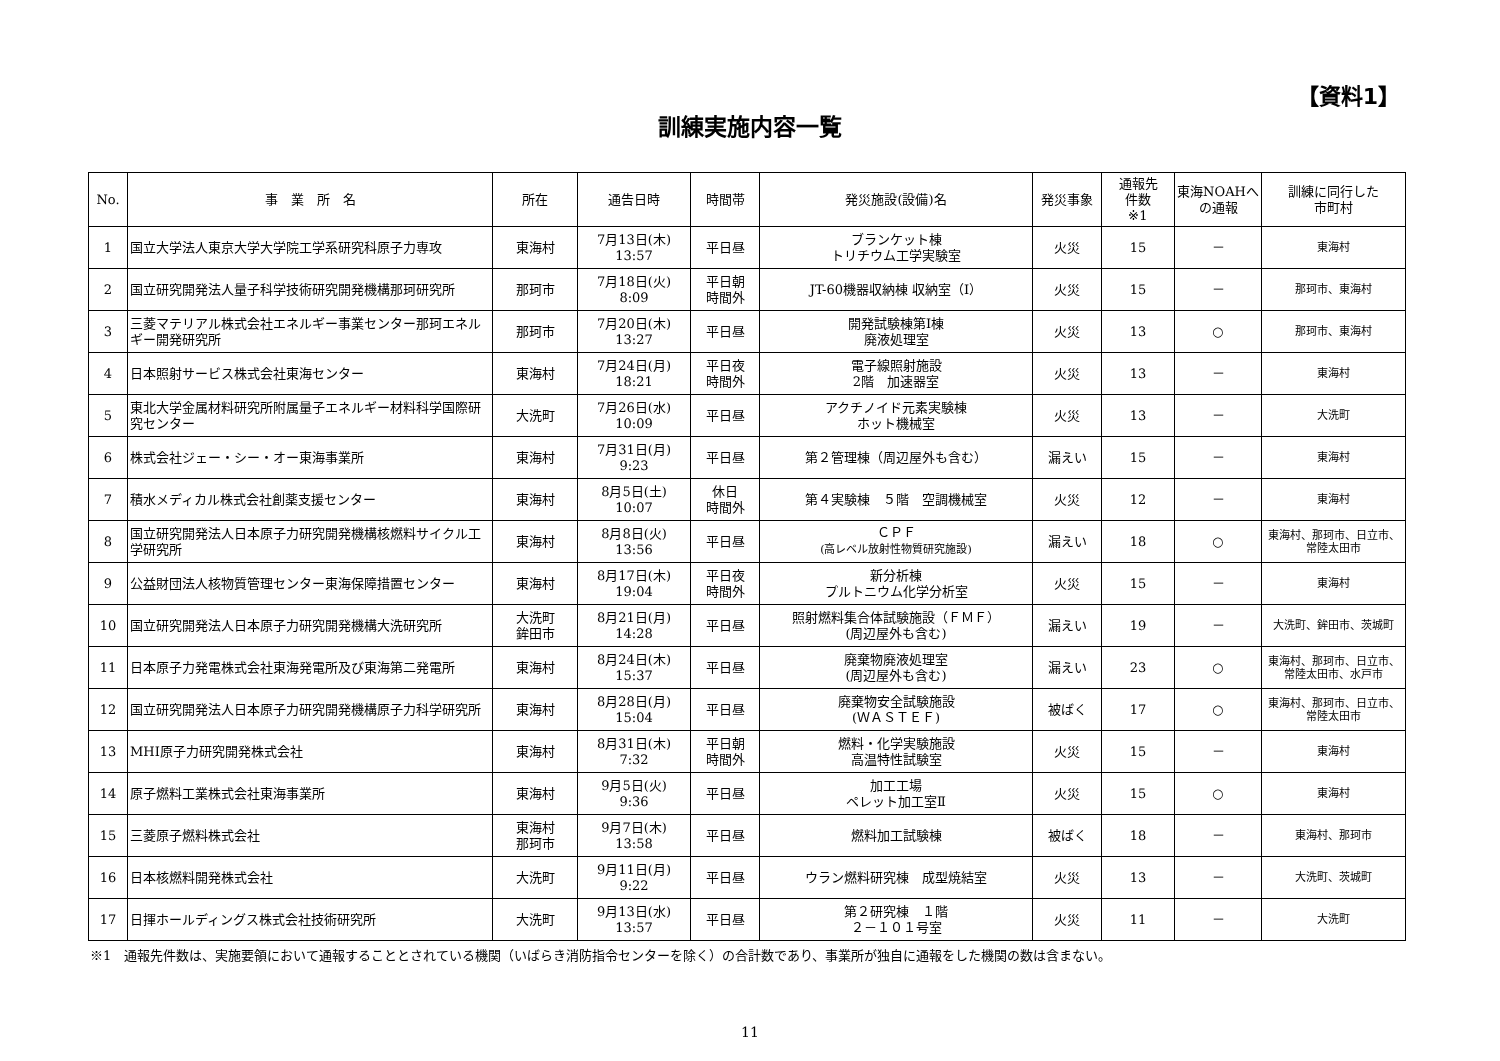【資料1】
訓練実施内容一覧
| No. | 事 業 所 名 | 所在 | 通告日時 | 時間帯 | 発災施設(設備)名 | 発災事象 | 通報先 件数 ※1 | 東海NOAHへ の通報 | 訓練に同行した 市町村 |
| --- | --- | --- | --- | --- | --- | --- | --- | --- | --- |
| 1 | 国立大学法人東京大学大学院工学系研究科原子力専攻 | 東海村 | 7月13日(木) 13:57 | 平日昼 | ブランケット棟 トリチウム工学実験室 | 火災 | 15 | － | 東海村 |
| 2 | 国立研究開発法人量子科学技術研究開発機構那珂研究所 | 那珂市 | 7月18日(火) 8:09 | 平日朝 時間外 | JT-60機器収納棟 収納室（Ⅰ） | 火災 | 15 | － | 那珂市、東海村 |
| 3 | 三菱マテリアル株式会社エネルギー事業センター那珂エネルギー開発研究所 | 那珂市 | 7月20日(木) 13:27 | 平日昼 | 開発試験棟第Ⅰ棟 廃液処理室 | 火災 | 13 | ○ | 那珂市、東海村 |
| 4 | 日本照射サービス株式会社東海センター | 東海村 | 7月24日(月) 18:21 | 平日夜 時間外 | 電子線照射施設 2階 加速器室 | 火災 | 13 | － | 東海村 |
| 5 | 東北大学金属材料研究所附属量子エネルギー材料科学国際研究センター | 大洗町 | 7月26日(水) 10:09 | 平日昼 | アクチノイド元素実験棟 ホット機械室 | 火災 | 13 | － | 大洗町 |
| 6 | 株式会社ジェー・シー・オー東海事業所 | 東海村 | 7月31日(月) 9:23 | 平日昼 | 第２管理棟（周辺屋外も含む） | 漏えい | 15 | － | 東海村 |
| 7 | 積水メディカル株式会社創薬支援センター | 東海村 | 8月5日(土) 10:07 | 休日 時間外 | 第４実験棟 ５階 空調機械室 | 火災 | 12 | － | 東海村 |
| 8 | 国立研究開発法人日本原子力研究開発機構核燃料サイクル工学研究所 | 東海村 | 8月8日(火) 13:56 | 平日昼 | ＣＰＦ (高レベル放射性物質研究施設) | 漏えい | 18 | ○ | 東海村、那珂市、日立市、常陸太田市 |
| 9 | 公益財団法人核物質管理センター東海保障措置センター | 東海村 | 8月17日(木) 19:04 | 平日夜 時間外 | 新分析棟 プルトニウム化学分析室 | 火災 | 15 | － | 東海村 |
| 10 | 国立研究開発法人日本原子力研究開発機構大洗研究所 | 大洗町 鉾田市 | 8月21日(月) 14:28 | 平日昼 | 照射燃料集合体試験施設（ＦＭＦ） (周辺屋外も含む) | 漏えい | 19 | － | 大洗町、鉾田市、茨城町 |
| 11 | 日本原子力発電株式会社東海発電所及び東海第二発電所 | 東海村 | 8月24日(木) 15:37 | 平日昼 | 廃棄物廃液処理室 (周辺屋外も含む) | 漏えい | 23 | ○ | 東海村、那珂市、日立市、常陸太田市、水戸市 |
| 12 | 国立研究開発法人日本原子力研究開発機構原子力科学研究所 | 東海村 | 8月28日(月) 15:04 | 平日昼 | 廃棄物安全試験施設 (ＷＡＳＴＥＦ) | 被ばく | 17 | ○ | 東海村、那珂市、日立市、常陸太田市 |
| 13 | MHI原子力研究開発株式会社 | 東海村 | 8月31日(木) 7:32 | 平日朝 時間外 | 燃料・化学実験施設 高温特性試験室 | 火災 | 15 | － | 東海村 |
| 14 | 原子燃料工業株式会社東海事業所 | 東海村 | 9月5日(火) 9:36 | 平日昼 | 加工工場 ペレット加工室Ⅱ | 火災 | 15 | ○ | 東海村 |
| 15 | 三菱原子燃料株式会社 | 東海村 那珂市 | 9月7日(木) 13:58 | 平日昼 | 燃料加工試験棟 | 被ばく | 18 | － | 東海村、那珂市 |
| 16 | 日本核燃料開発株式会社 | 大洗町 | 9月11日(月) 9:22 | 平日昼 | ウラン燃料研究棟 成型焼結室 | 火災 | 13 | － | 大洗町、茨城町 |
| 17 | 日揮ホールディングス株式会社技術研究所 | 大洗町 | 9月13日(水) 13:57 | 平日昼 | 第２研究棟 １階 ２－１０１号室 | 火災 | 11 | － | 大洗町 |
※1　通報先件数は、実施要領において通報することとされている機関（いばらき消防指令センターを除く）の合計数であり、事業所が独自に通報をした機関の数は含まない。
11